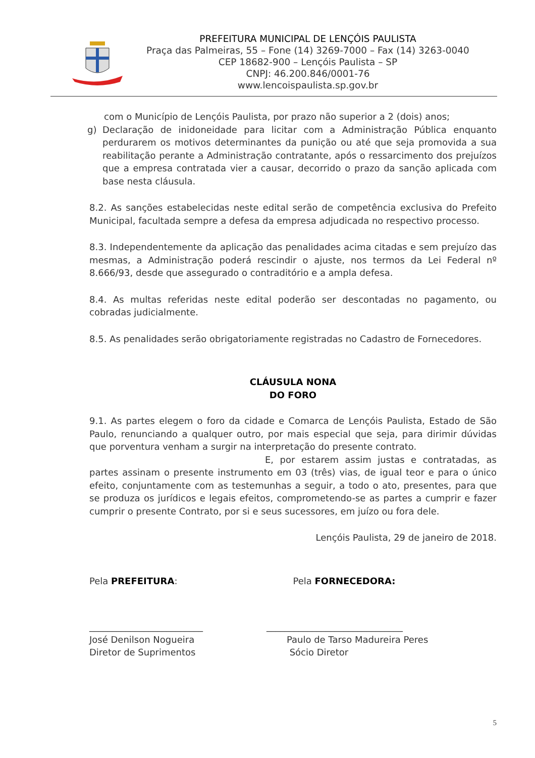PREFEITURA MUNICIPAL DE LENÇÓIS PAULISTA
Praça das Palmeiras, 55 – Fone (14) 3269-7000 – Fax (14) 3263-0040
CEP 18682-900 – Lençóis Paulista – SP
CNPJ: 46.200.846/0001-76
www.lencoispaulista.sp.gov.br
com o Município de Lençóis Paulista, por prazo não superior a 2 (dois) anos;
g) Declaração de inidoneidade para licitar com a Administração Pública enquanto perdurarem os motivos determinantes da punição ou até que seja promovida a sua reabilitação perante a Administração contratante, após o ressarcimento dos prejuízos que a empresa contratada vier a causar, decorrido o prazo da sanção aplicada com base nesta cláusula.
8.2. As sanções estabelecidas neste edital serão de competência exclusiva do Prefeito Municipal, facultada sempre a defesa da empresa adjudicada no respectivo processo.
8.3. Independentemente da aplicação das penalidades acima citadas e sem prejuízo das mesmas, a Administração poderá rescindir o ajuste, nos termos da Lei Federal nº 8.666/93, desde que assegurado o contraditório e a ampla defesa.
8.4. As multas referidas neste edital poderão ser descontadas no pagamento, ou cobradas judicialmente.
8.5. As penalidades serão obrigatoriamente registradas no Cadastro de Fornecedores.
CLÁUSULA NONA
DO FORO
9.1. As partes elegem o foro da cidade e Comarca de Lençóis Paulista, Estado de São Paulo, renunciando a qualquer outro, por mais especial que seja, para dirimir dúvidas que porventura venham a surgir na interpretação do presente contrato.
E, por estarem assim justas e contratadas, as partes assinam o presente instrumento em 03 (três) vias, de igual teor e para o único efeito, conjuntamente com as testemunhas a seguir, a todo o ato, presentes, para que se produza os jurídicos e legais efeitos, comprometendo-se as partes a cumprir e fazer cumprir o presente Contrato, por si e seus sucessores, em juízo ou fora dele.
Lençóis Paulista, 29 de janeiro de 2018.
Pela PREFEITURA: Pela FORNECEDORA:
_________________________
José Denilson Nogueira
Diretor de Suprimentos
______________________________
Paulo de Tarso Madureira Peres
Sócio Diretor
5